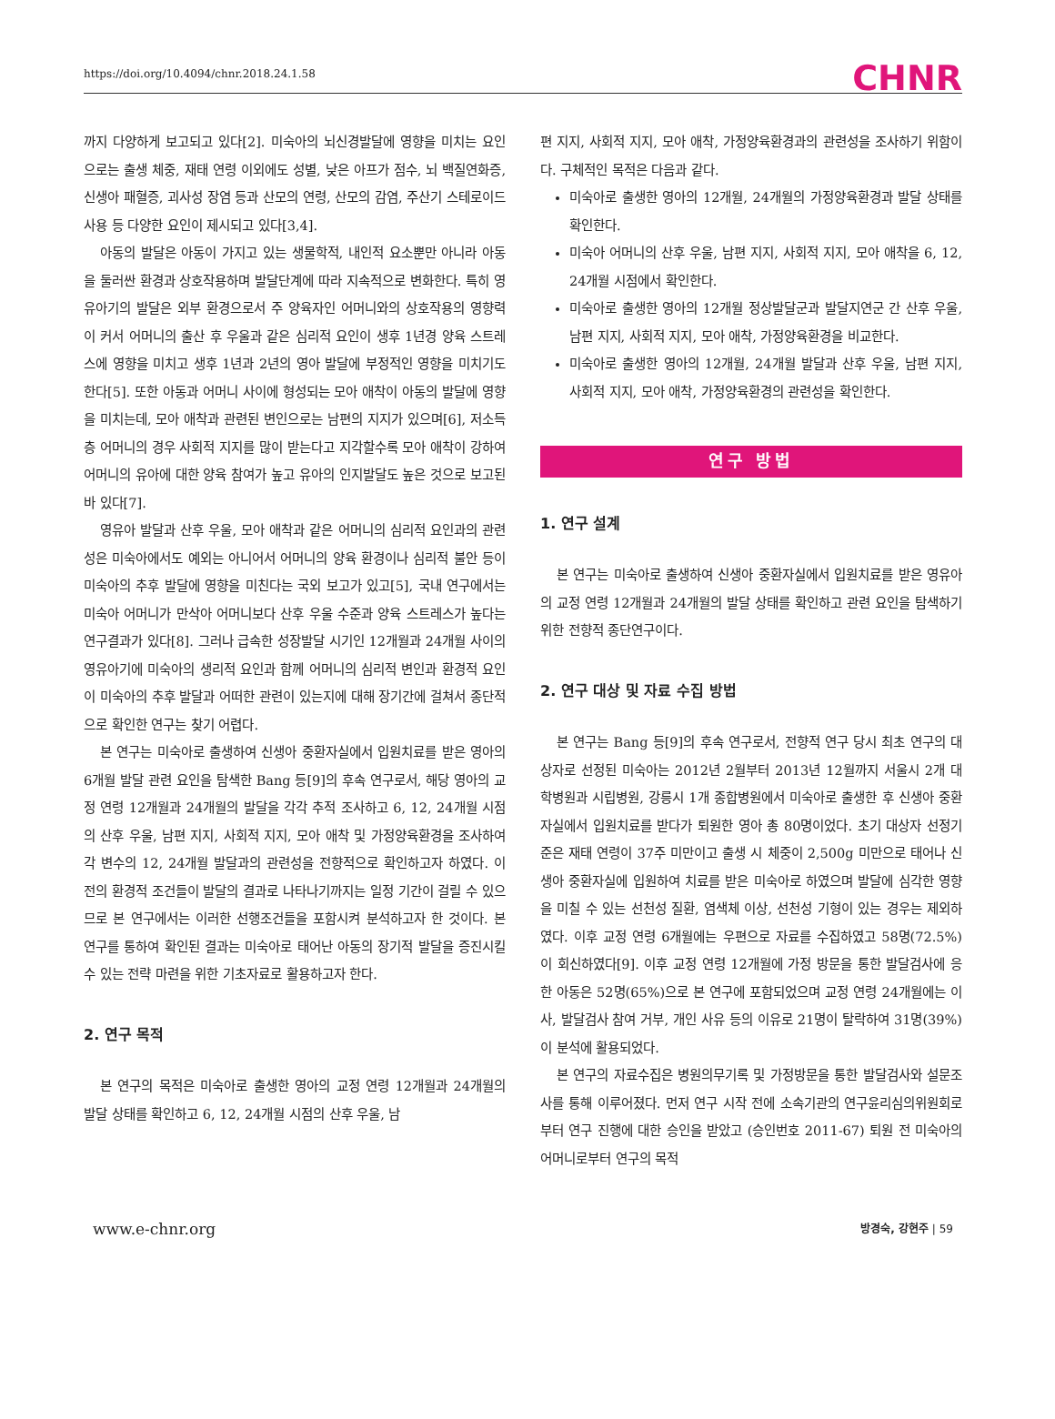https://doi.org/10.4094/chnr.2018.24.1.58 CHNR
까지 다양하게 보고되고 있다[2]. 미숙아의 뇌신경발달에 영향을 미치는 요인으로는 출생 체중, 재태 연령 이외에도 성별, 낮은 아프가 점수, 뇌 백질연화증, 신생아 패혈증, 괴사성 장염 등과 산모의 연령, 산모의 감염, 주산기 스테로이드 사용 등 다양한 요인이 제시되고 있다[3,4].
아동의 발달은 아동이 가지고 있는 생물학적, 내인적 요소뿐만 아니라 아동을 둘러싼 환경과 상호작용하며 발달단계에 따라 지속적으로 변화한다. 특히 영유아기의 발달은 외부 환경으로서 주 양육자인 어머니와의 상호작용의 영향력이 커서 어머니의 출산 후 우울과 같은 심리적 요인이 생후 1년경 양육 스트레스에 영향을 미치고 생후 1년과 2년의 영아 발달에 부정적인 영향을 미치기도 한다[5]. 또한 아동과 어머니 사이에 형성되는 모아 애착이 아동의 발달에 영향을 미치는데, 모아 애착과 관련된 변인으로는 남편의 지지가 있으며[6], 저소득층 어머니의 경우 사회적 지지를 많이 받는다고 지각할수록 모아 애착이 강하여 어머니의 유아에 대한 양육 참여가 높고 유아의 인지발달도 높은 것으로 보고된 바 있다[7].
영유아 발달과 산후 우울, 모아 애착과 같은 어머니의 심리적 요인과의 관련성은 미숙아에서도 예외는 아니어서 어머니의 양육 환경이나 심리적 불안 등이 미숙아의 추후 발달에 영향을 미친다는 국외 보고가 있고[5], 국내 연구에서는 미숙아 어머니가 만삭아 어머니보다 산후 우울 수준과 양육 스트레스가 높다는 연구결과가 있다[8]. 그러나 급속한 성장발달 시기인 12개월과 24개월 사이의 영유아기에 미숙아의 생리적 요인과 함께 어머니의 심리적 변인과 환경적 요인이 미숙아의 추후 발달과 어떠한 관련이 있는지에 대해 장기간에 걸쳐서 종단적으로 확인한 연구는 찾기 어렵다.
본 연구는 미숙아로 출생하여 신생아 중환자실에서 입원치료를 받은 영아의 6개월 발달 관련 요인을 탐색한 Bang 등[9]의 후속 연구로서, 해당 영아의 교정 연령 12개월과 24개월의 발달을 각각 추적 조사하고 6, 12, 24개월 시점의 산후 우울, 남편 지지, 사회적 지지, 모아 애착 및 가정양육환경을 조사하여 각 변수의 12, 24개월 발달과의 관련성을 전향적으로 확인하고자 하였다. 이전의 환경적 조건들이 발달의 결과로 나타나기까지는 일정 기간이 걸릴 수 있으므로 본 연구에서는 이러한 선행조건들을 포함시켜 분석하고자 한 것이다. 본 연구를 통하여 확인된 결과는 미숙아로 태어난 아동의 장기적 발달을 증진시킬 수 있는 전략 마련을 위한 기초자료로 활용하고자 한다.
2. 연구 목적
본 연구의 목적은 미숙아로 출생한 영아의 교정 연령 12개월과 24개월의 발달 상태를 확인하고 6, 12, 24개월 시점의 산후 우울, 남
편 지지, 사회적 지지, 모아 애착, 가정양육환경과의 관련성을 조사하기 위함이다. 구체적인 목적은 다음과 같다.
미숙아로 출생한 영아의 12개월, 24개월의 가정양육환경과 발달 상태를 확인한다.
미숙아 어머니의 산후 우울, 남편 지지, 사회적 지지, 모아 애착을 6, 12, 24개월 시점에서 확인한다.
미숙아로 출생한 영아의 12개월 정상발달군과 발달지연군 간 산후 우울, 남편 지지, 사회적 지지, 모아 애착, 가정양육환경을 비교한다.
미숙아로 출생한 영아의 12개월, 24개월 발달과 산후 우울, 남편 지지, 사회적 지지, 모아 애착, 가정양육환경의 관련성을 확인한다.
연구 방법
1. 연구 설계
본 연구는 미숙아로 출생하여 신생아 중환자실에서 입원치료를 받은 영유아의 교정 연령 12개월과 24개월의 발달 상태를 확인하고 관련 요인을 탐색하기 위한 전향적 종단연구이다.
2. 연구 대상 및 자료 수집 방법
본 연구는 Bang 등[9]의 후속 연구로서, 전향적 연구 당시 최초 연구의 대상자로 선정된 미숙아는 2012년 2월부터 2013년 12월까지 서울시 2개 대학병원과 시립병원, 강릉시 1개 종합병원에서 미숙아로 출생한 후 신생아 중환자실에서 입원치료를 받다가 퇴원한 영아 총 80명이었다. 초기 대상자 선정기준은 재태 연령이 37주 미만이고 출생 시 체중이 2,500g 미만으로 태어나 신생아 중환자실에 입원하여 치료를 받은 미숙아로 하였으며 발달에 심각한 영향을 미칠 수 있는 선천성 질환, 염색체 이상, 선천성 기형이 있는 경우는 제외하였다. 이후 교정 연령 6개월에는 우편으로 자료를 수집하였고 58명(72.5%)이 회신하였다[9]. 이후 교정 연령 12개월에 가정 방문을 통한 발달검사에 응한 아동은 52명(65%)으로 본 연구에 포함되었으며 교정 연령 24개월에는 이사, 발달검사 참여 거부, 개인 사유 등의 이유로 21명이 탈락하여 31명(39%)이 분석에 활용되었다.
본 연구의 자료수집은 병원의무기록 및 가정방문을 통한 발달검사와 설문조사를 통해 이루어졌다. 먼저 연구 시작 전에 소속기관의 연구윤리심의위원회로부터 연구 진행에 대한 승인을 받았고 (승인번호 2011-67) 퇴원 전 미숙아의 어머니로부터 연구의 목적
www.e-chnr.org 방경숙, 강현주 | 59